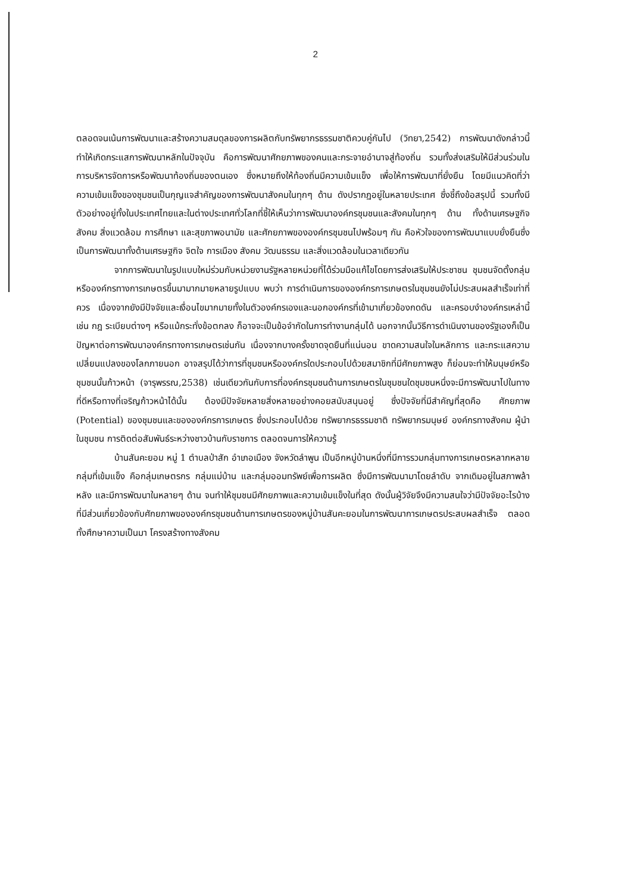2
ตลอดจนเน้นการพัฒนาและสร้างความสมดุลของการผลิตกับทรัพยากรธรรมชาติควบคู่กันไป (วิทยา,2542) การพัฒนาดังกล่าวนี้ทำให้เกิดกระแสการพัฒนาหลักในปัจจุบัน คือการพัฒนาศักยภาพของคนและกระจายอำนาจสู่ท้องถิ่น รวมทั้งส่งเสริมให้มีส่วนร่วมในการบริหารจัดการหรือพัฒนาท้องถิ่นของตนเอง ซึ่งหมายถึงให้ท้องถิ่นมีความเข้มแข็ง เพื่อให้การพัฒนาที่ยั่งยืน โดยมีแนวคิดที่ว่า ความเข้มแข็งของชุมชนเป็นกุญแจสำคัญของการพัฒนาสังคมในทุกๆ ด้าน ดังปรากฏอยู่ในหลายประเทศ ซึ่งชี้ถึงข้อสรุปนี้ รวมทั้งมีตัวอย่างอยู่ทั้งในประเทศไทยและในต่างประเทศทั่วโลกที่ชี้ให้เห็นว่าการพัฒนาองค์กรชุมชนและสังคมในทุกๆ ด้าน ทั้งด้านเศรษฐกิจ สังคม สิ่งแวดล้อม การศึกษา และสุขภาพอนามัย และศักยภาพขององค์กรชุมชนไปพร้อมๆ กัน คือหัวใจของการพัฒนาแบบยั่งยืนซึ่งเป็นการพัฒนาทั้งด้านเศรษฐกิจ จิตใจ การเมือง สังคม วัฒนธรรม และสิ่งแวดล้อมในเวลาเดียวกัน
จากการพัฒนาในรูปแบบใหม่ร่วมกับหน่วยงานรัฐหลายหน่วยที่ได้ร่วมมือแก้ไขโดยการส่งเสริมให้ประชาชน ชุมชนจัดตั้งกลุ่มหรือองค์กรทางการเกษตรขึ้นมามากมายหลายรูปแบบ พบว่า การดำเนินการขององค์กรการเกษตรในชุมชนยังไม่ประสบผลสำเร็จเท่าที่ควร เนื่องจากยังมีปัจจัยและเงื่อนไขมากมายทั้งในตัวองค์กรเองและนอกองค์กรที่เข้ามาเกี่ยวข้องกดดัน และครอบงำองค์กรเหล่านี้ เช่น กฎ ระเบียบต่างๆ หรือแม้กระทั่งข้อตกลง ก็อาจจะเป็นข้อจำกัดในการทำงานกลุ่มได้ นอกจากนั้นวิธีการดำเนินงานของรัฐเองก็เป็นปัญหาต่อการพัฒนาองค์กรทางการเกษตรเช่นกัน เนื่องจากบางครั้งขาดจุดยืนที่แน่นอน ขาดความสนใจในหลักการ และกระแสความเปลี่ยนแปลงของโลกภายนอก อาจสรุปได้ว่าการที่ชุมชนหรือองค์กรใดประกอบไปด้วยสมาชิกที่มีศักยภาพสูง ก็ย่อมจะทำให้มนุษย์หรือชุมชนนั้นก้าวหน้า (จารุพรรณ,2538) เช่นเดียวกันกับการที่องค์กรชุมชนด้านการเกษตรในชุมชนใดชุมชนหนึ่งจะมีการพัฒนาไปในทางที่ดีหรือทางที่เจริญก้าวหน้าได้นั้น ต้องมีปัจจัยหลายสิ่งหลายอย่างคอยสนับสนุนอยู่ ซึ่งปัจจัยที่มีสำคัญที่สุดคือ ศักยภาพ (Potential) ของชุมชนและขององค์กรการเกษตร ซึ่งประกอบไปด้วย ทรัพยากรธรรมชาติ ทรัพยากรมนุษย์ องค์กรทางสังคม ผู้นำในชุมชน การติดต่อสัมพันธ์ระหว่างชาวบ้านกับราชการ ตลอดจนการให้ความรู้
บ้านสันคะยอม หมู่ 1 ตำบลป่าสัก อำเภอเมือง จังหวัดลำพูน เป็นอีกหมู่บ้านหนึ่งที่มีการรวมกลุ่มทางการเกษตรหลากหลายกลุ่มที่เข้มแข็ง คือกลุ่มเกษตรกร กลุ่มแม่บ้าน และกลุ่มออมทรัพย์เพื่อการผลิต ซึ่งมีการพัฒนามาโดยลำดับ จากเดิมอยู่ในสภาพล้าหลัง และมีการพัฒนาในหลายๆ ด้าน จนทำให้ชุมชนมีศักยภาพและความเข้มแข็งในที่สุด ดังนั้นผู้วิจัยจึงมีความสนใจว่ามีปัจจัยอะไรบ้างที่มีส่วนเกี่ยวข้องกับศักยภาพขององค์กรชุมชนด้านการเกษตรของหมู่บ้านสันคะยอมในการพัฒนาการเกษตรประสบผลสำเร็จ ตลอดทั้งศึกษาความเป็นมา โครงสร้างทางสังคม